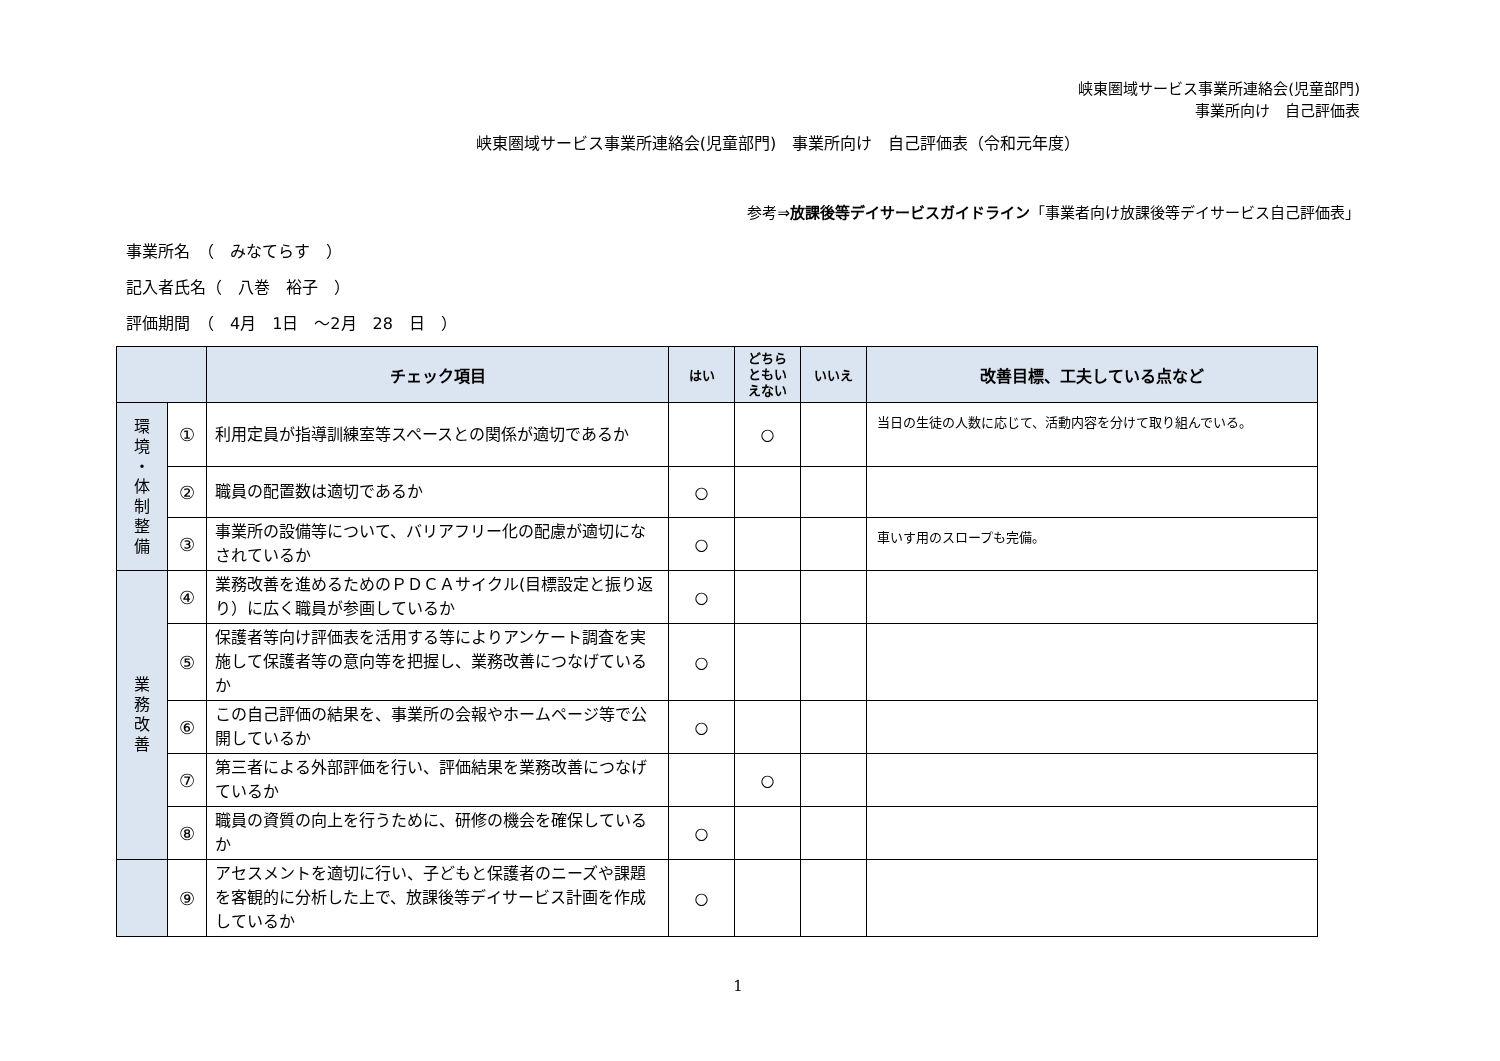峡東圏域サービス事業所連絡会(児童部門)
事業所向け　自己評価表
峡東圏域サービス事業所連絡会(児童部門)　事業所向け　自己評価表（令和元年度）
参考⇒放課後等デイサービスガイドライン「事業者向け放課後等デイサービス自己評価表」
事業所名　（　みなてらす　）
記入者氏名（　八巻　裕子　）
評価期間　（　4月　1日　～2月　28　日　）
| | | チェック項目 | はい | どちら ともい えない | いいえ | 改善目標、工夫している点など |
| --- | --- | --- | --- | --- | --- | --- |
| 環 境 ・ 体 制 整 備 | ① | 利用定員が指導訓練室等スペースとの関係が適切であるか | | ○ | | 当日の生徒の人数に応じて、活動内容を分けて取り組んでいる。 |
| | ② | 職員の配置数は適切であるか | ○ | | | |
| | ③ | 事業所の設備等について、バリアフリー化の配慮が適切になされているか | ○ | | | 車いす用のスロープも完備。 |
| 業 務 改 善 | ④ | 業務改善を進めるためのＰＤＣＡサイクル(目標設定と振り返り）に広く職員が参画しているか | ○ | | | |
| | ⑤ | 保護者等向け評価表を活用する等によりアンケート調査を実施して保護者等の意向等を把握し、業務改善につなげているか | ○ | | | |
| | ⑥ | この自己評価の結果を、事業所の会報やホームページ等で公開しているか | ○ | | | |
| | ⑦ | 第三者による外部評価を行い、評価結果を業務改善につなげているか | | ○ | | |
| | ⑧ | 職員の資質の向上を行うために、研修の機会を確保しているか | ○ | | | |
| | ⑨ | アセスメントを適切に行い、子どもと保護者のニーズや課題を客観的に分析した上で、放課後等デイサービス計画を作成しているか | ○ | | | |
1